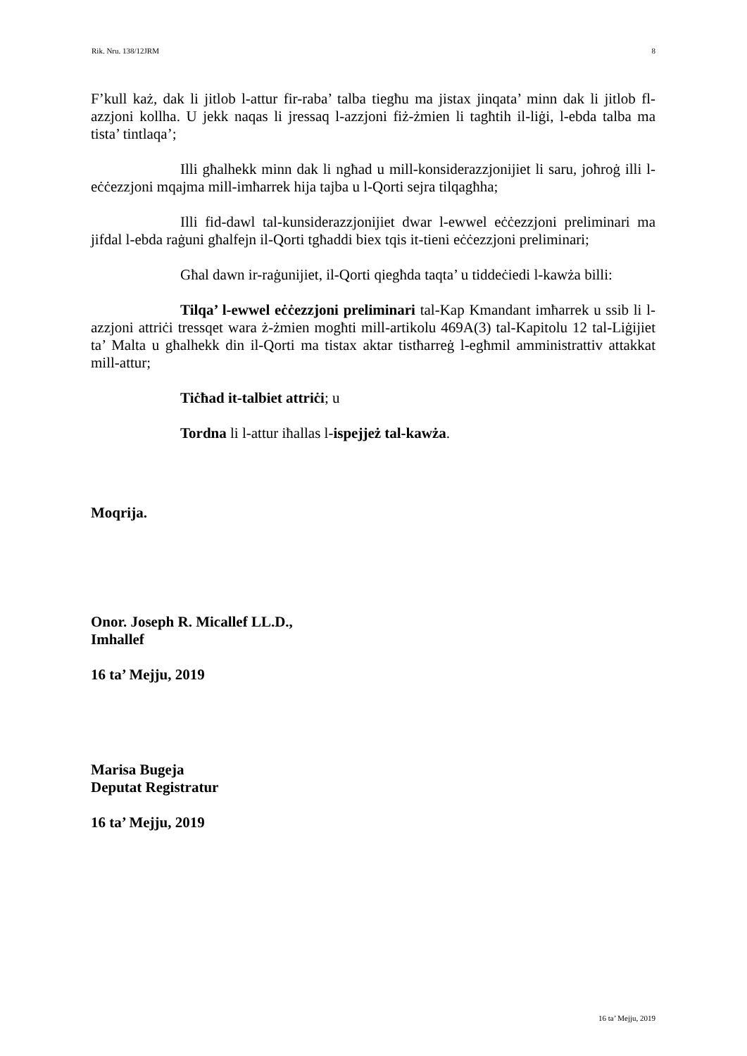Rik. Nru. 138/12JRM 8
F’kull każ, dak li jitlob l-attur fir-raba’ talba tiegħu ma jistax jinqata’ minn dak li jitlob fl-azzjoni kollha. U jekk naqas li jressaq l-azzjoni fiż-żmien li tagħtih il-liġi, l-ebda talba ma tista’ tintlaqa’;
Illi għalhekk minn dak li ngħad u mill-konsiderazzjonijiet li saru, joħroġ illi l-eċċezzjoni mqajma mill-imħarrek hija tajba u l-Qorti sejra tilqagħha;
Illi fid-dawl tal-kunsiderazzjonijiet dwar l-ewwel eċċezzjoni preliminari ma jifdal l-ebda raġuni għalfejn il-Qorti tgħaddi biex tqis it-tieni eċċezzjoni preliminari;
Għal dawn ir-raġunijiet, il-Qorti qiegħda taqta’ u tiddeċiedi l-kawża billi:
Tilqa’ l-ewwel eċċezzjoni preliminari tal-Kap Kmandant imħarrek u ssib li l-azzjoni attriċi tressqet wara ż-żmien mogħti mill-artikolu 469A(3) tal-Kapitolu 12 tal-Liġijiet ta’ Malta u għalhekk din il-Qorti ma tistax aktar tistħarreġ l-egħmil amministrattiv attakkat mill-attur;
Tiċħad it-talbiet attriċi; u
Tordna li l-attur iħallas l-ispejjeż tal-kawża.
Moqrija.
Onor. Joseph R. Micallef LL.D.,
Imhallef
16 ta’ Mejju, 2019
Marisa Bugeja
Deputat Registratur
16 ta’ Mejju, 2019
16 ta’ Mejju, 2019